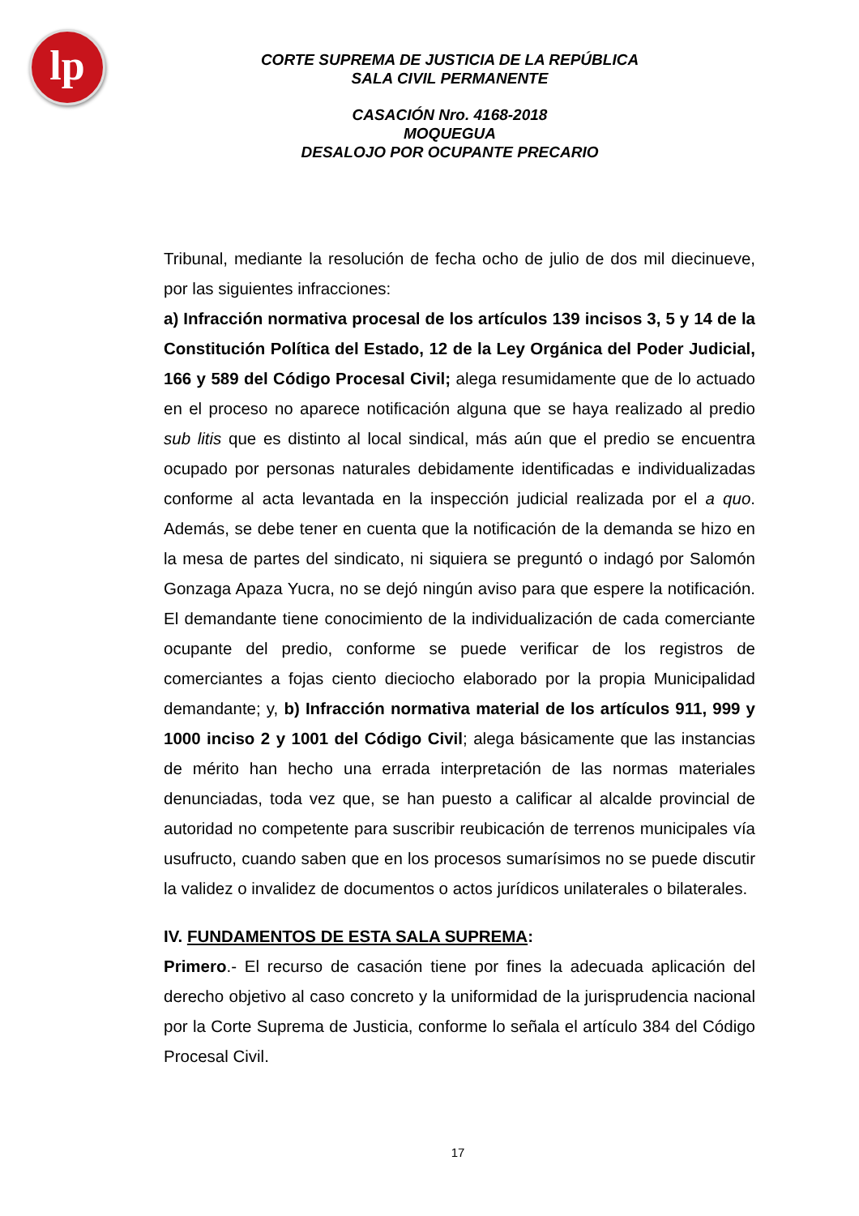lp
CORTE SUPREMA DE JUSTICIA DE LA REPÚBLICA
SALA CIVIL PERMANENTE
CASACIÓN Nro. 4168-2018
MOQUEGUA
DESALOJO POR OCUPANTE PRECARIO
Tribunal, mediante la resolución de fecha ocho de julio de dos mil diecinueve, por las siguientes infracciones:
a) Infracción normativa procesal de los artículos 139 incisos 3, 5 y 14 de la Constitución Política del Estado, 12 de la Ley Orgánica del Poder Judicial, 166 y 589 del Código Procesal Civil; alega resumidamente que de lo actuado en el proceso no aparece notificación alguna que se haya realizado al predio sub litis que es distinto al local sindical, más aún que el predio se encuentra ocupado por personas naturales debidamente identificadas e individualizadas conforme al acta levantada en la inspección judicial realizada por el a quo. Además, se debe tener en cuenta que la notificación de la demanda se hizo en la mesa de partes del sindicato, ni siquiera se preguntó o indagó por Salomón Gonzaga Apaza Yucra, no se dejó ningún aviso para que espere la notificación. El demandante tiene conocimiento de la individualización de cada comerciante ocupante del predio, conforme se puede verificar de los registros de comerciantes a fojas ciento dieciocho elaborado por la propia Municipalidad demandante; y, b) Infracción normativa material de los artículos 911, 999 y 1000 inciso 2 y 1001 del Código Civil; alega básicamente que las instancias de mérito han hecho una errada interpretación de las normas materiales denunciadas, toda vez que, se han puesto a calificar al alcalde provincial de autoridad no competente para suscribir reubicación de terrenos municipales vía usufructo, cuando saben que en los procesos sumarísimos no se puede discutir la validez o invalidez de documentos o actos jurídicos unilaterales o bilaterales.
IV. FUNDAMENTOS DE ESTA SALA SUPREMA:
Primero.- El recurso de casación tiene por fines la adecuada aplicación del derecho objetivo al caso concreto y la uniformidad de la jurisprudencia nacional por la Corte Suprema de Justicia, conforme lo señala el artículo 384 del Código Procesal Civil.
17